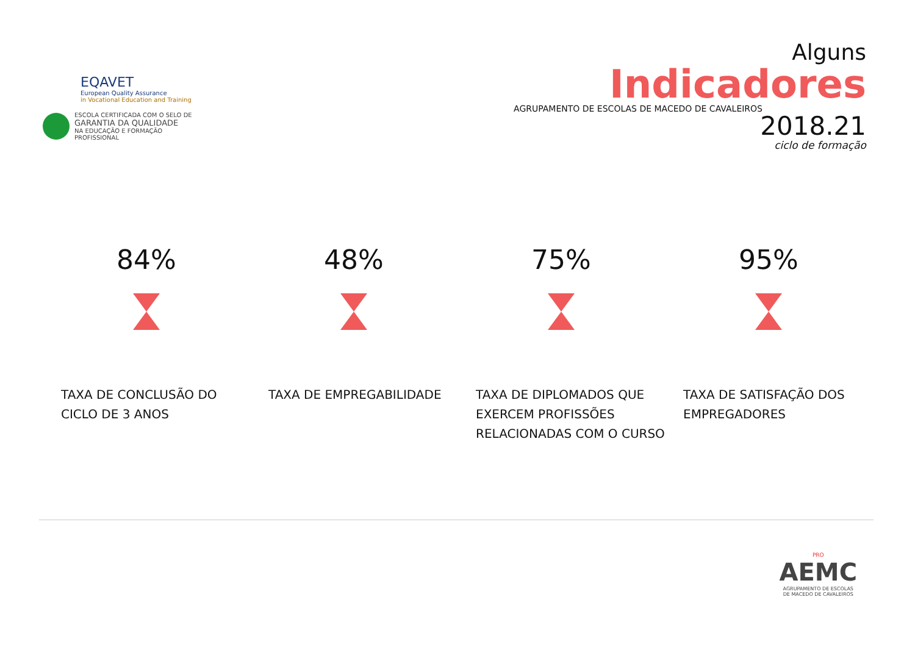EQAVET
European Quality Assurance
in Vocational Education and Training
ESCOLA CERTIFICADA COM O SELO DE
GARANTIA DA QUALIDADE
NA EDUCAÇÃO E FORMAÇÃO PROFISSIONAL
Alguns
Indicadores
AGRUPAMENTO DE ESCOLAS DE MACEDO DE CAVALEIROS
2018.21
ciclo de formação
84%
TAXA DE CONCLUSÃO DO CICLO DE 3 ANOS
48%
TAXA DE EMPREGABILIDADE
75%
TAXA DE DIPLOMADOS QUE EXERCEM PROFISSÕES RELACIONADAS COM O CURSO
95%
TAXA DE SATISFAÇÃO DOS EMPREGADORES
PRO
AEMC
AGRUPAMENTO DE ESCOLAS
DE MACEDO DE CAVALEIROS